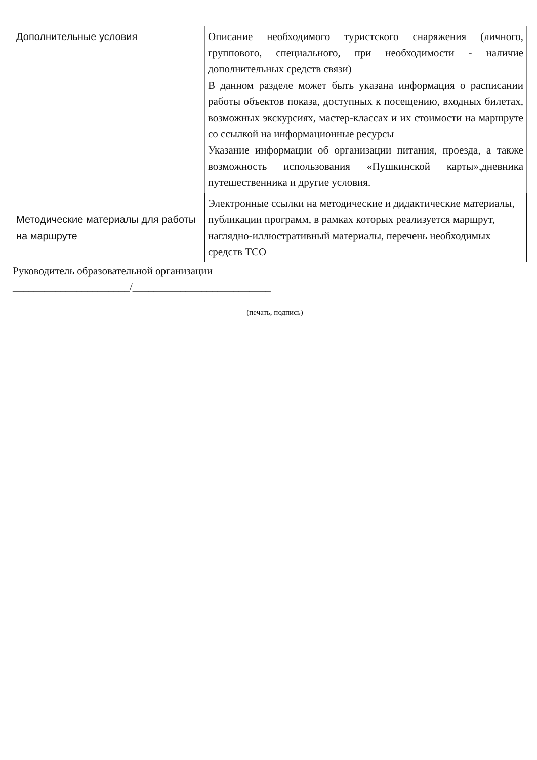| Дополнительные условия | Описание необходимого туристского снаряжения (личного, группового, специального, при необходимости - наличие дополнительных средств связи) В данном разделе может быть указана информация о расписании работы объектов показа, доступных к посещению, входных билетах, возможных экскурсиях, мастер-классах и их стоимости на маршруте со ссылкой на информационные ресурсы Указание информации об организации питания, проезда, а также возможность использования «Пушкинской карты»,дневника путешественника и другие условия. |
| Методические материалы для работы на маршруте | Электронные ссылки на методические и дидактические материалы, публикации программ, в рамках которых реализуется маршрут, наглядно-иллюстративный материалы, перечень необходимых средств ТСО |
Руководитель образовательной организации
______________________/__________________________
(печать, подпись)